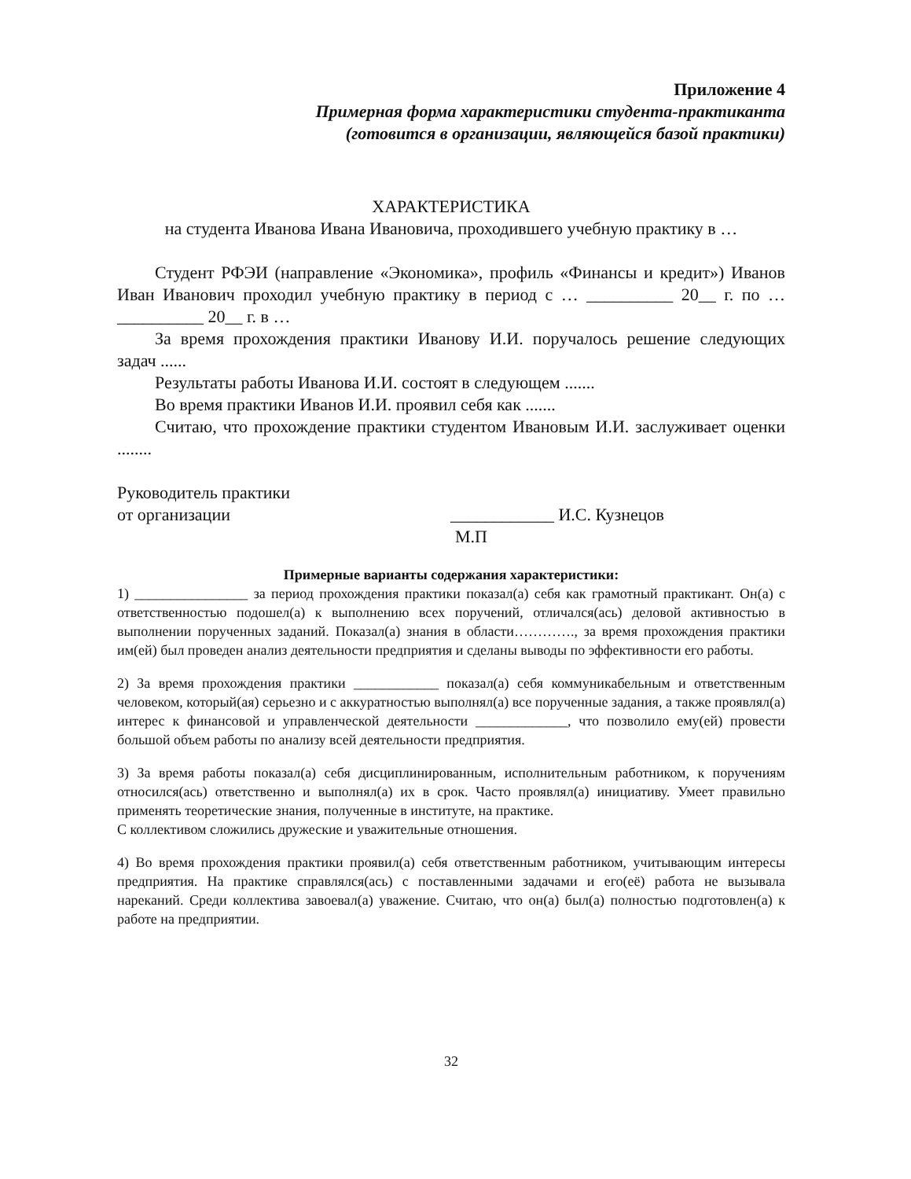Приложение 4
Примерная форма характеристики студента-практиканта
(готовится в организации, являющейся базой практики)
ХАРАКТЕРИСТИКА
на студента Иванова Ивана Ивановича, проходившего учебную практику в …
Студент РФЭИ (направление «Экономика», профиль «Финансы и кредит») Иванов Иван Иванович проходил учебную практику в период с … __________ 20__ г. по … __________ 20__ г. в …
За время прохождения практики Иванову И.И. поручалось решение следующих задач ......
Результаты работы Иванова И.И. состоят в следующем .......
Во время практики Иванов И.И. проявил себя как .......
Считаю, что прохождение практики студентом Ивановым И.И. заслуживает оценки ........
Руководитель практики
от организации ____________ И.С. Кузнецов
М.П
Примерные варианты содержания характеристики:
1) ________________ за период прохождения практики показал(а) себя как грамотный практикант. Он(а) с ответственностью подошел(а) к выполнению всех поручений, отличался(ась) деловой активностью в выполнении порученных заданий. Показал(а) знания в области…………., за время прохождения практики им(ей) был проведен анализ деятельности предприятия и сделаны выводы по эффективности его работы.
2) За время прохождения практики ____________ показал(а) себя коммуникабельным и ответственным человеком, который(ая) серьезно и с аккуратностью выполнял(а) все порученные задания, а также проявлял(а) интерес к финансовой и управленческой деятельности _____________, что позволило ему(ей) провести большой объем работы по анализу всей деятельности предприятия.
3) За время работы показал(а) себя дисциплинированным, исполнительным работником, к поручениям относился(ась) ответственно и выполнял(а) их в срок. Часто проявлял(а) инициативу. Умеет правильно применять теоретические знания, полученные в институте, на практике.
С коллективом сложились дружеские и уважительные отношения.
4) Во время прохождения практики проявил(а) себя ответственным работником, учитывающим интересы предприятия. На практике справлялся(ась) с поставленными задачами и его(её) работа не вызывала нареканий. Среди коллектива завоевал(а) уважение. Считаю, что он(а) был(а) полностью подготовлен(а) к работе на предприятии.
32